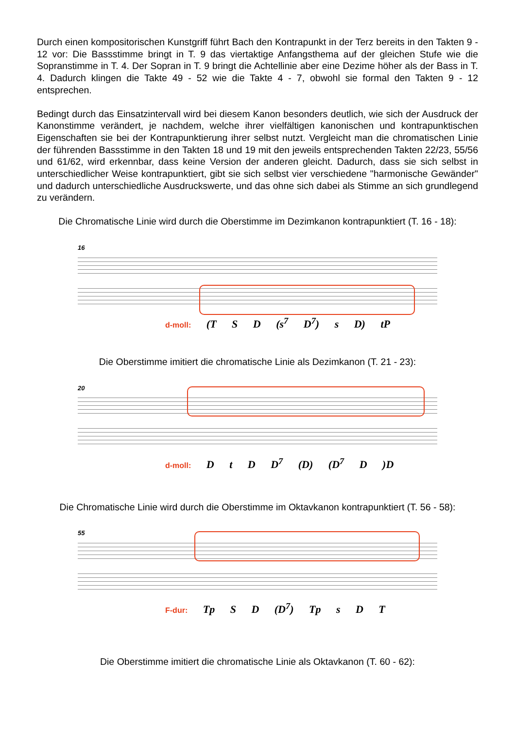Durch einen kompositorischen Kunstgriff führt Bach den Kontrapunkt in der Terz bereits in den Takten 9 - 12 vor: Die Bassstimme bringt in T. 9 das viertaktige Anfangsthema auf der gleichen Stufe wie die Sopranstimme in T. 4. Der Sopran in T. 9 bringt die Achtellinie aber eine Dezime höher als der Bass in T. 4. Dadurch klingen die Takte 49 - 52 wie die Takte 4 - 7, obwohl sie formal den Takten 9 - 12 entsprechen.
Bedingt durch das Einsatzintervall wird bei diesem Kanon besonders deutlich, wie sich der Ausdruck der Kanonstimme verändert, je nachdem, welche ihrer vielfältigen kanonischen und kontrapunktischen Eigenschaften sie bei der Kontrapunktierung ihrer selbst nutzt. Vergleicht man die chromatischen Linie der führenden Bassstimme in den Takten 18 und 19 mit den jeweils entsprechenden Takten 22/23, 55/56 und 61/62, wird erkennbar, dass keine Version der anderen gleicht. Dadurch, dass sie sich selbst in unterschiedlicher Weise kontrapunktiert, gibt sie sich selbst vier verschiedene "harmonische Gewänder" und dadurch unterschiedliche Ausdruckswerte, und das ohne sich dabei als Stimme an sich grundlegend zu verändern.
Die Chromatische Linie wird durch die Oberstimme im Dezimkanon kontrapunktiert (T. 16 - 18):
16
d-moll: (T S D (s<sup>7</sup> D<sup>7</sup>) s D) tP
Die Oberstimme imitiert die chromatische Linie als Dezimkanon (T. 21 - 23):
20
d-moll: D t D D<sup>7</sup> (D) (D<sup>7</sup> D )D
Die Chromatische Linie wird durch die Oberstimme im Oktavkanon kontrapunktiert (T. 56 - 58):
55
F-dur: Tp S D (D<sup>7</sup>) Tp s D T
Die Oberstimme imitiert die chromatische Linie als Oktavkanon (T. 60 - 62):